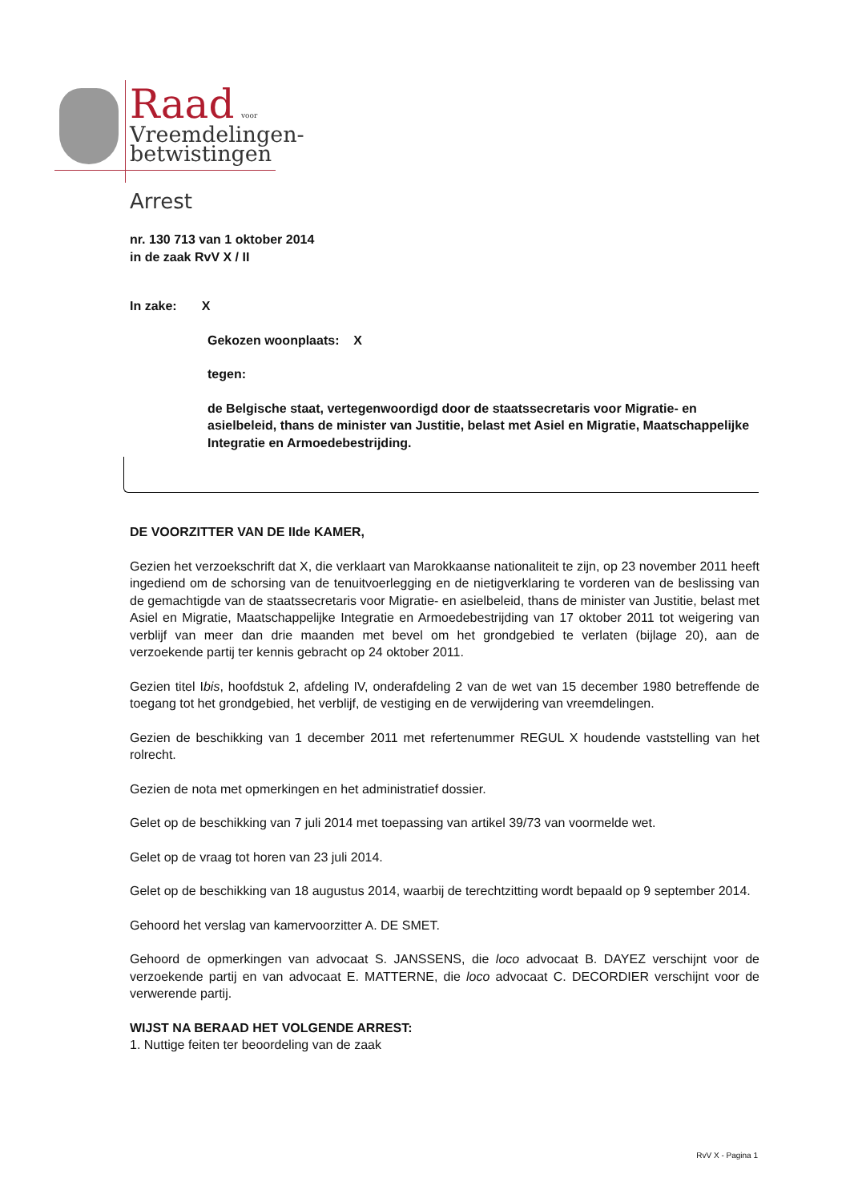Raad voor
Vreemdelingen-
betwistingen
Arrest
nr. 130 713 van 1 oktober 2014
in de zaak RvV X / II
In zake: X
Gekozen woonplaats: X
tegen:
de Belgische staat, vertegenwoordigd door de staatssecretaris voor Migratie- en asielbeleid, thans de minister van Justitie, belast met Asiel en Migratie, Maatschappelijke Integratie en Armoedebestrijding.
DE VOORZITTER VAN DE IIde KAMER,
Gezien het verzoekschrift dat X, die verklaart van Marokkaanse nationaliteit te zijn, op 23 november 2011 heeft ingediend om de schorsing van de tenuitvoerlegging en de nietigverklaring te vorderen van de beslissing van de gemachtigde van de staatssecretaris voor Migratie- en asielbeleid, thans de minister van Justitie, belast met Asiel en Migratie, Maatschappelijke Integratie en Armoedebestrijding van 17 oktober 2011 tot weigering van verblijf van meer dan drie maanden met bevel om het grondgebied te verlaten (bijlage 20), aan de verzoekende partij ter kennis gebracht op 24 oktober 2011.
Gezien titel Ibis, hoofdstuk 2, afdeling IV, onderafdeling 2 van de wet van 15 december 1980 betreffende de toegang tot het grondgebied, het verblijf, de vestiging en de verwijdering van vreemdelingen.
Gezien de beschikking van 1 december 2011 met refertenummer REGUL X houdende vaststelling van het rolrecht.
Gezien de nota met opmerkingen en het administratief dossier.
Gelet op de beschikking van 7 juli 2014 met toepassing van artikel 39/73 van voormelde wet.
Gelet op de vraag tot horen van 23 juli 2014.
Gelet op de beschikking van 18 augustus 2014, waarbij de terechtzitting wordt bepaald op 9 september 2014.
Gehoord het verslag van kamervoorzitter A. DE SMET.
Gehoord de opmerkingen van advocaat S. JANSSENS, die loco advocaat B. DAYEZ verschijnt voor de verzoekende partij en van advocaat E. MATTERNE, die loco advocaat C. DECORDIER verschijnt voor de verwerende partij.
WIJST NA BERAAD HET VOLGENDE ARREST:
1. Nuttige feiten ter beoordeling van de zaak
RvV X - Pagina 1